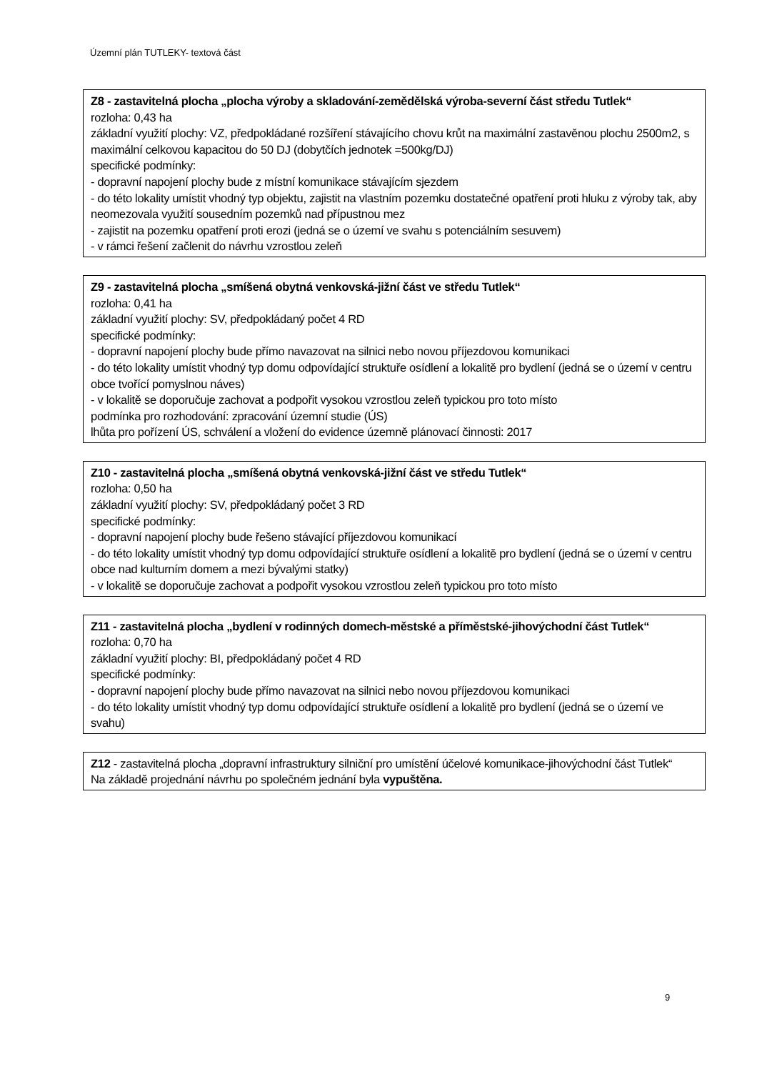Územní plán TUTLEKY- textová část
Z8 - zastavitelná plocha „plocha výroby a skladování-zemědělská výroba-severní část středu Tutlek“
rozloha: 0,43 ha
základní využití plochy: VZ, předpokládané rozšíření stávajícího chovu krůt na maximální zastavěnou plochu 2500m2, s maximální celkovou kapacitou do 50 DJ (dobytčích jednotek =500kg/DJ)
specifické podmínky:
- dopravní napojení plochy bude z místní komunikace stávajícím sjezdem
- do této lokality umístit vhodný typ objektu, zajistit na vlastním pozemku dostatečné opatření proti hluku z výroby tak, aby neomezovala využití sousedním pozemků nad přípustnou mez
- zajistit na pozemku opatření proti erozi (jedná se o území ve svahu s potenciálním sesuvem)
- v rámci řešení začlenit do návrhu vzrostlou zeleň
Z9 - zastavitelná plocha „smíšená obytná venkovská-jižní část ve středu Tutlek“
rozloha: 0,41 ha
základní využití plochy: SV, předpokládaný počet 4 RD
specifické podmínky:
- dopravní napojení plochy bude přímo navazovat na silnici nebo novou příjezdovou komunikaci
- do této lokality umístit vhodný typ domu odpovídající struktuře osídlení a lokalitě pro bydlení (jedná se o území v centru obce tvořící pomyslnou náves)
- v lokalitě se doporučuje zachovat a podpořit vysokou vzrostlou zeleň typickou pro toto místo
podmínka pro rozhodování: zpracování územní studie (ÚS)
lhůta pro pořízení ÚS, schválení a vložení do evidence územně plánovací činnosti: 2017
Z10 - zastavitelná plocha „smíšená obytná venkovská-jižní část ve středu Tutlek“
rozloha: 0,50 ha
základní využití plochy: SV, předpokládaný počet 3 RD
specifické podmínky:
- dopravní napojení plochy bude řešeno stávající příjezdovou komunikací
- do této lokality umístit vhodný typ domu odpovídající struktuře osídlení a lokalitě pro bydlení (jedná se o území v centru obce nad kulturním domem a mezi bývalými statky)
- v lokalitě se doporučuje zachovat a podpořit vysokou vzrostlou zeleň typickou pro toto místo
Z11 - zastavitelná plocha „bydlení v rodinných domech-městské a příměstské-jihovýchodní část Tutlek“
rozloha: 0,70 ha
základní využití plochy: BI, předpokládaný počet 4 RD
specifické podmínky:
- dopravní napojení plochy bude přímo navazovat na silnici nebo novou příjezdovou komunikaci
- do této lokality umístit vhodný typ domu odpovídající struktuře osídlení a lokalitě pro bydlení (jedná se o území ve svahu)
Z12 - zastavitelná plocha „dopravní infrastruktury silniční pro umístění účelové komunikace-jihovýchodní část Tutlek“
Na základě projednání návrhu po společném jednání byla vypuštěna.
9